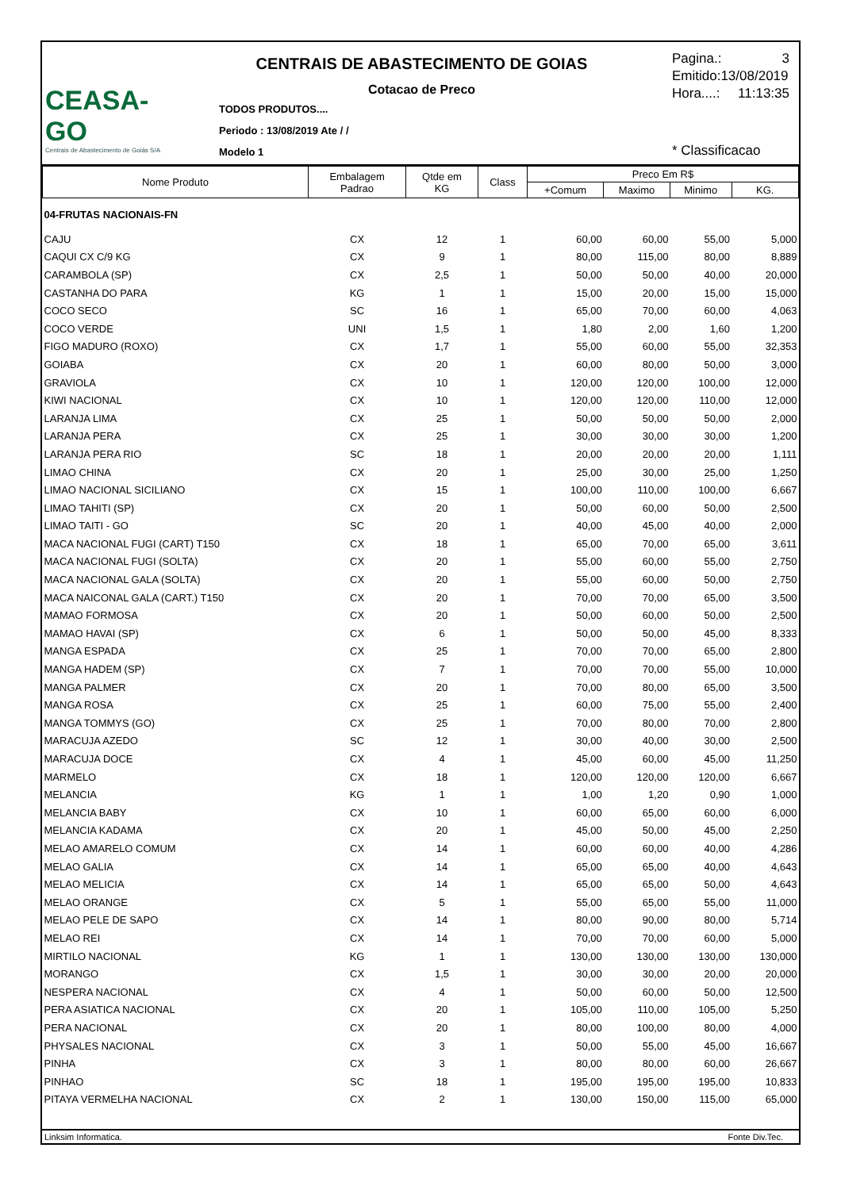CEASA-GO
Centrais de Abastecimento de Goiás S/A
CENTRAIS DE ABASTECIMENTO DE GOIAS
Cotacao de Preco
TODOS PRODUTOS....
Periodo : 13/08/2019 Ate / /
Modelo 1
Pagina.: 3
Emitido:13/08/2019
Hora....: 11:13:35
* Classificacao
| Nome Produto | Embalagem Padrao | Qtde em KG | Class | Preco Em R$ | | | |
| --- | --- | --- | --- | --- | --- | --- | --- |
| | | | | +Comum | Maximo | Minimo | KG. |
| 04-FRUTAS NACIONAIS-FN | | | | | | | |
| CAJU | CX | 12 | 1 | 60,00 | 60,00 | 55,00 | 5,000 |
| CAQUI CX C/9 KG | CX | 9 | 1 | 80,00 | 115,00 | 80,00 | 8,889 |
| CARAMBOLA (SP) | CX | 2,5 | 1 | 50,00 | 50,00 | 40,00 | 20,000 |
| CASTANHA DO PARA | KG | 1 | 1 | 15,00 | 20,00 | 15,00 | 15,000 |
| COCO SECO | SC | 16 | 1 | 65,00 | 70,00 | 60,00 | 4,063 |
| COCO VERDE | UNI | 1,5 | 1 | 1,80 | 2,00 | 1,60 | 1,200 |
| FIGO MADURO (ROXO) | CX | 1,7 | 1 | 55,00 | 60,00 | 55,00 | 32,353 |
| GOIABA | CX | 20 | 1 | 60,00 | 80,00 | 50,00 | 3,000 |
| GRAVIOLA | CX | 10 | 1 | 120,00 | 120,00 | 100,00 | 12,000 |
| KIWI NACIONAL | CX | 10 | 1 | 120,00 | 120,00 | 110,00 | 12,000 |
| LARANJA LIMA | CX | 25 | 1 | 50,00 | 50,00 | 50,00 | 2,000 |
| LARANJA PERA | CX | 25 | 1 | 30,00 | 30,00 | 30,00 | 1,200 |
| LARANJA PERA RIO | SC | 18 | 1 | 20,00 | 20,00 | 20,00 | 1,111 |
| LIMAO CHINA | CX | 20 | 1 | 25,00 | 30,00 | 25,00 | 1,250 |
| LIMAO NACIONAL SICILIANO | CX | 15 | 1 | 100,00 | 110,00 | 100,00 | 6,667 |
| LIMAO TAHITI (SP) | CX | 20 | 1 | 50,00 | 60,00 | 50,00 | 2,500 |
| LIMAO TAITI - GO | SC | 20 | 1 | 40,00 | 45,00 | 40,00 | 2,000 |
| MACA NACIONAL FUGI (CART) T150 | CX | 18 | 1 | 65,00 | 70,00 | 65,00 | 3,611 |
| MACA NACIONAL FUGI (SOLTA) | CX | 20 | 1 | 55,00 | 60,00 | 55,00 | 2,750 |
| MACA NACIONAL GALA (SOLTA) | CX | 20 | 1 | 55,00 | 60,00 | 50,00 | 2,750 |
| MACA NAICONAL GALA (CART.) T150 | CX | 20 | 1 | 70,00 | 70,00 | 65,00 | 3,500 |
| MAMAO FORMOSA | CX | 20 | 1 | 50,00 | 60,00 | 50,00 | 2,500 |
| MAMAO HAVAI (SP) | CX | 6 | 1 | 50,00 | 50,00 | 45,00 | 8,333 |
| MANGA ESPADA | CX | 25 | 1 | 70,00 | 70,00 | 65,00 | 2,800 |
| MANGA HADEM (SP) | CX | 7 | 1 | 70,00 | 70,00 | 55,00 | 10,000 |
| MANGA PALMER | CX | 20 | 1 | 70,00 | 80,00 | 65,00 | 3,500 |
| MANGA ROSA | CX | 25 | 1 | 60,00 | 75,00 | 55,00 | 2,400 |
| MANGA TOMMYS (GO) | CX | 25 | 1 | 70,00 | 80,00 | 70,00 | 2,800 |
| MARACUJA AZEDO | SC | 12 | 1 | 30,00 | 40,00 | 30,00 | 2,500 |
| MARACUJA DOCE | CX | 4 | 1 | 45,00 | 60,00 | 45,00 | 11,250 |
| MARMELO | CX | 18 | 1 | 120,00 | 120,00 | 120,00 | 6,667 |
| MELANCIA | KG | 1 | 1 | 1,00 | 1,20 | 0,90 | 1,000 |
| MELANCIA BABY | CX | 10 | 1 | 60,00 | 65,00 | 60,00 | 6,000 |
| MELANCIA KADAMA | CX | 20 | 1 | 45,00 | 50,00 | 45,00 | 2,250 |
| MELAO AMARELO COMUM | CX | 14 | 1 | 60,00 | 60,00 | 40,00 | 4,286 |
| MELAO GALIA | CX | 14 | 1 | 65,00 | 65,00 | 40,00 | 4,643 |
| MELAO MELICIA | CX | 14 | 1 | 65,00 | 65,00 | 50,00 | 4,643 |
| MELAO ORANGE | CX | 5 | 1 | 55,00 | 65,00 | 55,00 | 11,000 |
| MELAO PELE DE SAPO | CX | 14 | 1 | 80,00 | 90,00 | 80,00 | 5,714 |
| MELAO REI | CX | 14 | 1 | 70,00 | 70,00 | 60,00 | 5,000 |
| MIRTILO NACIONAL | KG | 1 | 1 | 130,00 | 130,00 | 130,00 | 130,000 |
| MORANGO | CX | 1,5 | 1 | 30,00 | 30,00 | 20,00 | 20,000 |
| NESPERA NACIONAL | CX | 4 | 1 | 50,00 | 60,00 | 50,00 | 12,500 |
| PERA ASIATICA NACIONAL | CX | 20 | 1 | 105,00 | 110,00 | 105,00 | 5,250 |
| PERA NACIONAL | CX | 20 | 1 | 80,00 | 100,00 | 80,00 | 4,000 |
| PHYSALES NACIONAL | CX | 3 | 1 | 50,00 | 55,00 | 45,00 | 16,667 |
| PINHA | CX | 3 | 1 | 80,00 | 80,00 | 60,00 | 26,667 |
| PINHAO | SC | 18 | 1 | 195,00 | 195,00 | 195,00 | 10,833 |
| PITAYA VERMELHA NACIONAL | CX | 2 | 1 | 130,00 | 150,00 | 115,00 | 65,000 |
Linksim Informatica. Fonte Div.Tec.